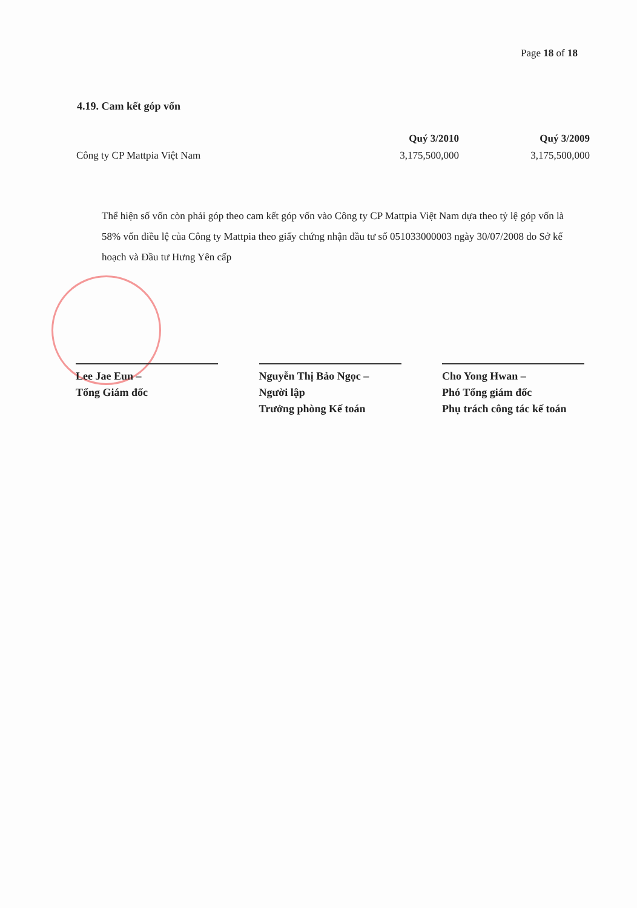Page 18 of 18
4.19. Cam kết góp vốn
| | Quý 3/2010 | Quý 3/2009 |
| --- | --- | --- |
| Công ty CP Mattpia Việt Nam | 3,175,500,000 | 3,175,500,000 |
Thể hiện số vốn còn phải góp theo cam kết góp vốn vào Công ty CP Mattpia Việt Nam dựa theo tỷ lệ góp vốn là 58% vốn điều lệ của Công ty Mattpia theo giấy chứng nhận đầu tư số 051033000003 ngày 30/07/2008 do Sở kế hoạch và Đầu tư Hưng Yên cấp
Lee Jae Eun –
Tổng Giám đốc
Nguyễn Thị Bảo Ngọc –
Người lập
Trưởng phòng Kế toán
Cho Yong Hwan –
Phó Tổng giám đốc
Phụ trách công tác kế toán